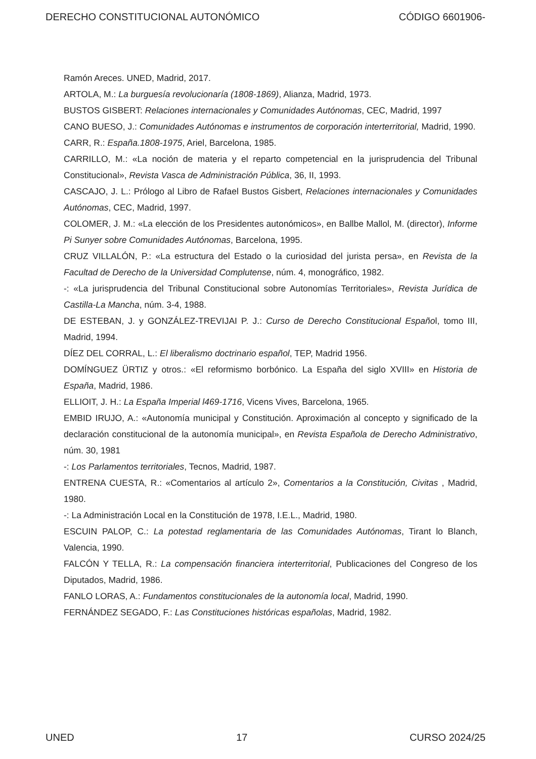DERECHO CONSTITUCIONAL AUTONÓMICO CÓDIGO 6601906-
Ramón Areces. UNED, Madrid, 2017.
ARTOLA, M.: La burguesía revolucionaría (1808-1869), Alianza, Madrid, 1973.
BUSTOS GISBERT: Relaciones internacionales y Comunidades Autónomas, CEC, Madrid, 1997
CANO BUESO, J.: Comunidades Autónomas e instrumentos de corporación interterritorial, Madrid, 1990.
CARR, R.: España.1808-1975, Ariel, Barcelona, 1985.
CARRILLO, M.: «La noción de materia y el reparto competencial en la jurisprudencia del Tribunal Constitucional», Revista Vasca de Administración Pública, 36, II, 1993.
CASCAJO, J. L.: Prólogo al Libro de Rafael Bustos Gisbert, Relaciones internacionales y Comunidades Autónomas, CEC, Madrid, 1997.
COLOMER, J. M.: «La elección de los Presidentes autonómicos», en Ballbe Mallol, M. (director), Informe Pi Sunyer sobre Comunidades Autónomas, Barcelona, 1995.
CRUZ VILLALÓN, P.: «La estructura del Estado o la curiosidad del jurista persa», en Revista de la Facultad de Derecho de la Universidad Complutense, núm. 4, monográfico, 1982.
-: «La jurisprudencia del Tribunal Constitucional sobre Autonomías Territoriales», Revista Jurídica de Castilla-La Mancha, núm. 3-4, 1988.
DE ESTEBAN, J. y GONZÁLEZ-TREVIJAI P. J.: Curso de Derecho Constitucional Español, tomo III, Madrid, 1994.
DÍEZ DEL CORRAL, L.: El liberalismo doctrinario español, TEP, Madrid 1956.
DOMÍNGUEZ ÜRTIZ y otros.: «El reformismo borbónico. La España del siglo XVIII» en Historia de España, Madrid, 1986.
ELLIOIT, J. H.: La España Imperial l469-1716, Vicens Vives, Barcelona, 1965.
EMBID IRUJO, A.: «Autonomía municipal y Constitución. Aproximación al concepto y significado de la declaración constitucional de la autonomía municipal», en Revista Española de Derecho Administrativo, núm. 30, 1981
-: Los Parlamentos territoriales, Tecnos, Madrid, 1987.
ENTRENA CUESTA, R.: «Comentarios al artículo 2», Comentarios a la Constitución, Civitas , Madrid, 1980.
-: La Administración Local en la Constitución de 1978, I.E.L., Madrid, 1980.
ESCUIN PALOP, C.: La potestad reglamentaria de las Comunidades Autónomas, Tirant lo Blanch, Valencia, 1990.
FALCÓN Y TELLA, R.: La compensación financiera interterritorial, Publicaciones del Congreso de los Diputados, Madrid, 1986.
FANLO LORAS, A.: Fundamentos constitucionales de la autonomía local, Madrid, 1990.
FERNÁNDEZ SEGADO, F.: Las Constituciones históricas españolas, Madrid, 1982.
UNED 17 CURSO 2024/25